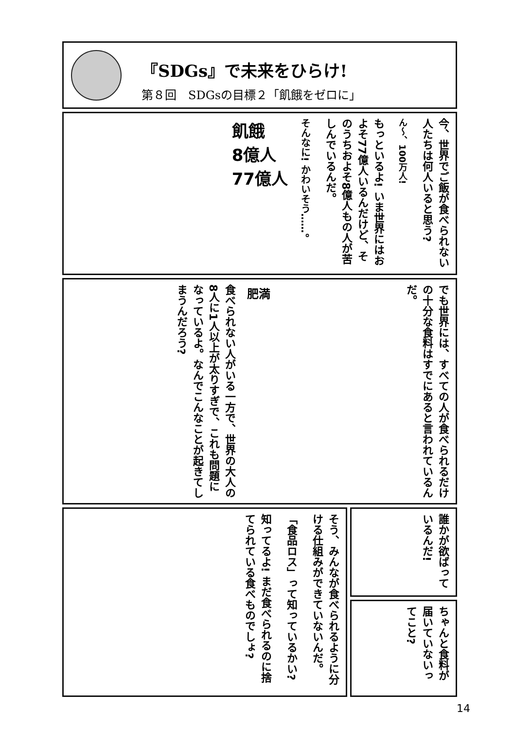『SDGs』で未来をひらけ!
第８回　SDGsの目標２「飢餓をゼロに」
今、世界でご飯が食べられない人たちは何人いると思う?
ん～、100万人!
もっといるよ! いま世界にはおよそ77億人いるんだけど、そのうちおよそ8億人もの人が苦しんでいるんだ。
そんなに! かわいそう……。
飢餓
8億人
77億人
でも世界には、すべての人が食べられるだけの十分な食料はすでにあると言われているんだ。
肥満
食べられない人がいる一方で、世界の大人の8人に1人以上が太りすぎで、これも問題になっているよ。なんでこんなことが起きてしまうんだろう?
そう、みんなが食べられるように分ける仕組みができていないんだ。
「食品ロス」って知っているかい?
知ってるよ! まだ食べられるのに捨てられている食べものでしょ?
誰かが欲ばっているんだ!
ちゃんと食料が届いていないってこと?
14